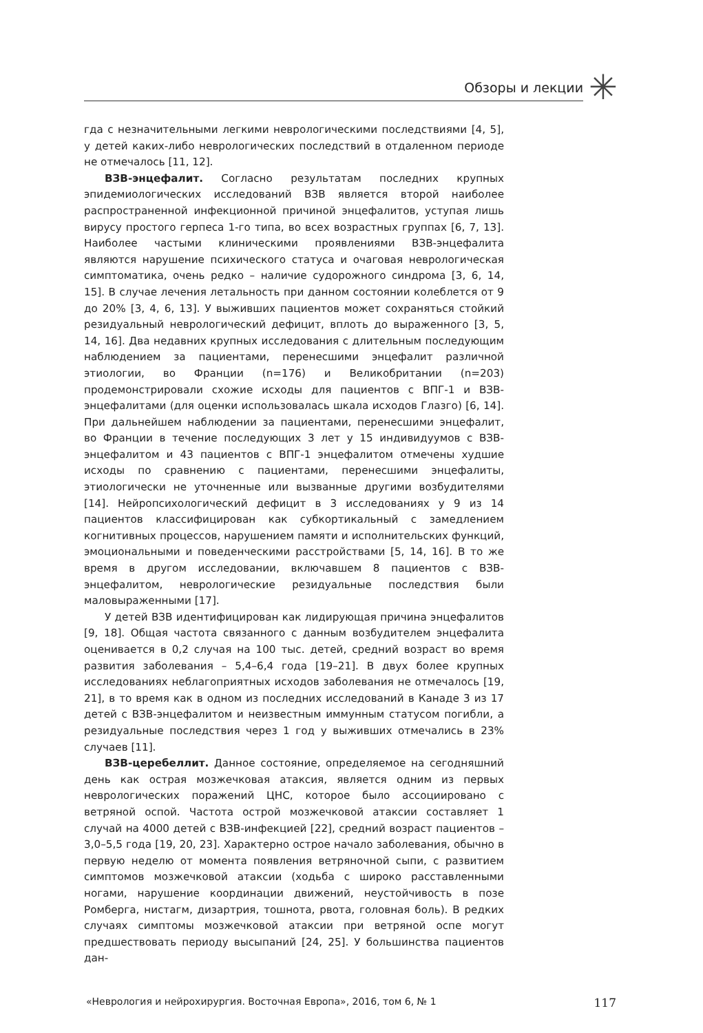Обзоры и лекции
✳
гда с незначительными легкими неврологическими последствиями [4, 5], у детей каких-либо неврологических последствий в отдаленном периоде не отмечалось [11, 12].
ВЗВ-энцефалит. Согласно результатам последних крупных эпидемиологических исследований ВЗВ является второй наиболее распространенной инфекционной причиной энцефалитов, уступая лишь вирусу простого герпеса 1-го типа, во всех возрастных группах [6, 7, 13]. Наиболее частыми клиническими проявлениями ВЗВ-энцефалита являются нарушение психического статуса и очаговая неврологическая симптоматика, очень редко – наличие судорожного синдрома [3, 6, 14, 15]. В случае лечения летальность при данном состоянии колеблется от 9 до 20% [3, 4, 6, 13]. У выживших пациентов может сохраняться стойкий резидуальный неврологический дефицит, вплоть до выраженного [3, 5, 14, 16]. Два недавних крупных исследования с длительным последующим наблюдением за пациентами, перенесшими энцефалит различной этиологии, во Франции (n=176) и Великобритании (n=203) продемонстрировали схожие исходы для пациентов с ВПГ-1 и ВЗВ-энцефалитами (для оценки использовалась шкала исходов Глазго) [6, 14]. При дальнейшем наблюдении за пациентами, перенесшими энцефалит, во Франции в течение последующих 3 лет у 15 индивидуумов с ВЗВ-энцефалитом и 43 пациентов с ВПГ-1 энцефалитом отмечены худшие исходы по сравнению с пациентами, перенесшими энцефалиты, этиологически не уточненные или вызванные другими возбудителями [14]. Нейропсихологический дефицит в 3 исследованиях у 9 из 14 пациентов классифицирован как субкортикальный с замедлением когнитивных процессов, нарушением памяти и исполнительских функций, эмоциональными и поведенческими расстройствами [5, 14, 16]. В то же время в другом исследовании, включавшем 8 пациентов с ВЗВ-энцефалитом, неврологические резидуальные последствия были маловыраженными [17].
У детей ВЗВ идентифицирован как лидирующая причина энцефалитов [9, 18]. Общая частота связанного с данным возбудителем энцефалита оценивается в 0,2 случая на 100 тыс. детей, средний возраст во время развития заболевания – 5,4–6,4 года [19–21]. В двух более крупных исследованиях неблагоприятных исходов заболевания не отмечалось [19, 21], в то время как в одном из последних исследований в Канаде 3 из 17 детей с ВЗВ-энцефалитом и неизвестным иммунным статусом погибли, а резидуальные последствия через 1 год у выживших отмечались в 23% случаев [11].
ВЗВ-церебеллит. Данное состояние, определяемое на сегодняшний день как острая мозжечковая атаксия, является одним из первых неврологических поражений ЦНС, которое было ассоциировано с ветряной оспой. Частота острой мозжечковой атаксии составляет 1 случай на 4000 детей с ВЗВ-инфекцией [22], средний возраст пациентов – 3,0–5,5 года [19, 20, 23]. Характерно острое начало заболевания, обычно в первую неделю от момента появления ветряночной сыпи, с развитием симптомов мозжечковой атаксии (ходьба с широко расставленными ногами, нарушение координации движений, неустойчивость в позе Ромберга, нистагм, дизартрия, тошнота, рвота, головная боль). В редких случаях симптомы мозжечковой атаксии при ветряной оспе могут предшествовать периоду высыпаний [24, 25]. У большинства пациентов дан-
«Неврология и нейрохирургия. Восточная Европа», 2016, том 6, № 1 117